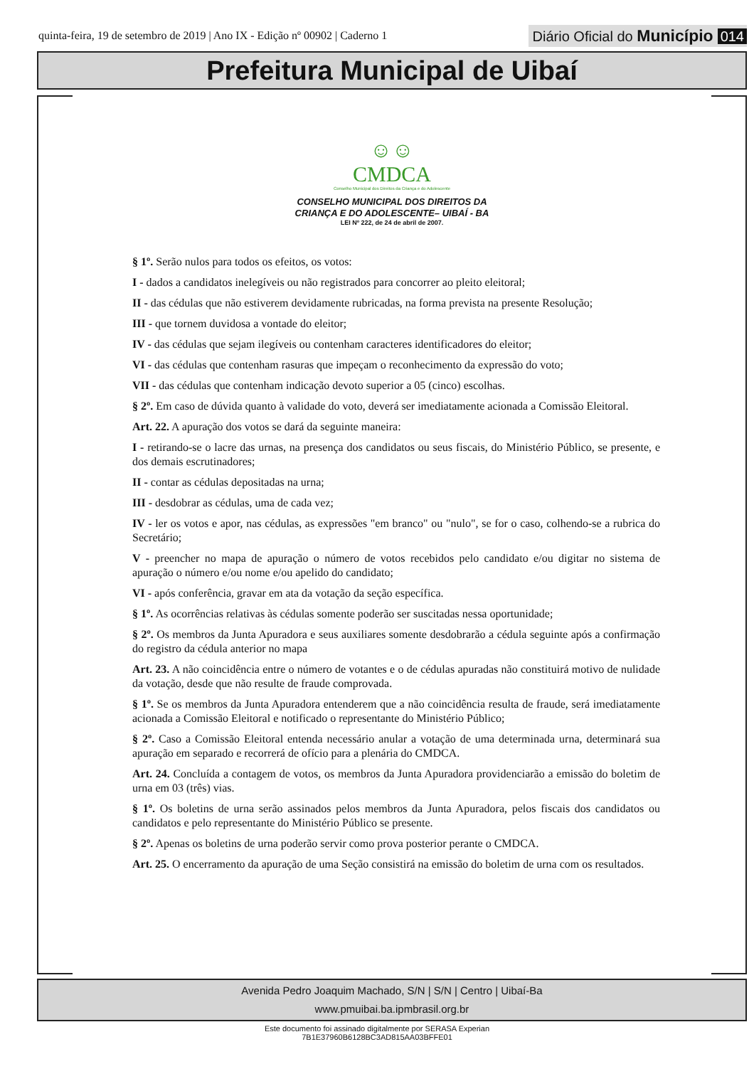quinta-feira, 19 de setembro de 2019 | Ano IX - Edição nº 00902 | Caderno 1
Diário Oficial do Município 014
Prefeitura Municipal de Uibaí
☺☺
CMDCA
Conselho Municipal dos Direitos da Criança e do Adolescente
CONSELHO MUNICIPAL DOS DIREITOS DA
CRIANÇA E DO ADOLESCENTE– UIBAÍ - BA
LEI Nº 222, de 24 de abril de 2007.
§ 1º. Serão nulos para todos os efeitos, os votos:
I - dados a candidatos inelegíveis ou não registrados para concorrer ao pleito eleitoral;
II - das cédulas que não estiverem devidamente rubricadas, na forma prevista na presente Resolução;
III - que tornem duvidosa a vontade do eleitor;
IV - das cédulas que sejam ilegíveis ou contenham caracteres identificadores do eleitor;
VI - das cédulas que contenham rasuras que impeçam o reconhecimento da expressão do voto;
VII - das cédulas que contenham indicação devoto superior a 05 (cinco) escolhas.
§ 2º. Em caso de dúvida quanto à validade do voto, deverá ser imediatamente acionada a Comissão Eleitoral.
Art. 22. A apuração dos votos se dará da seguinte maneira:
I - retirando-se o lacre das urnas, na presença dos candidatos ou seus fiscais, do Ministério Público, se presente, e dos demais escrutinadores;
II - contar as cédulas depositadas na urna;
III - desdobrar as cédulas, uma de cada vez;
IV - ler os votos e apor, nas cédulas, as expressões "em branco" ou "nulo", se for o caso, colhendo-se a rubrica do Secretário;
V - preencher no mapa de apuração o número de votos recebidos pelo candidato e/ou digitar no sistema de apuração o número e/ou nome e/ou apelido do candidato;
VI - após conferência, gravar em ata da votação da seção específica.
§ 1º. As ocorrências relativas às cédulas somente poderão ser suscitadas nessa oportunidade;
§ 2º. Os membros da Junta Apuradora e seus auxiliares somente desdobrarão a cédula seguinte após a confirmação do registro da cédula anterior no mapa
Art. 23. A não coincidência entre o número de votantes e o de cédulas apuradas não constituirá motivo de nulidade da votação, desde que não resulte de fraude comprovada.
§ 1º. Se os membros da Junta Apuradora entenderem que a não coincidência resulta de fraude, será imediatamente acionada a Comissão Eleitoral e notificado o representante do Ministério Público;
§ 2º. Caso a Comissão Eleitoral entenda necessário anular a votação de uma determinada urna, determinará sua apuração em separado e recorrerá de ofício para a plenária do CMDCA.
Art. 24. Concluída a contagem de votos, os membros da Junta Apuradora providenciarão a emissão do boletim de urna em 03 (três) vias.
§ 1º. Os boletins de urna serão assinados pelos membros da Junta Apuradora, pelos fiscais dos candidatos ou candidatos e pelo representante do Ministério Público se presente.
§ 2º. Apenas os boletins de urna poderão servir como prova posterior perante o CMDCA.
Art. 25. O encerramento da apuração de uma Seção consistirá na emissão do boletim de urna com os resultados.
Avenida Pedro Joaquim Machado, S/N | S/N | Centro | Uibaí-Ba
www.pmuibai.ba.ipmbrasil.org.br
Este documento foi assinado digitalmente por SERASA Experian
7B1E37960B6128BC3AD815AA03BFFE01